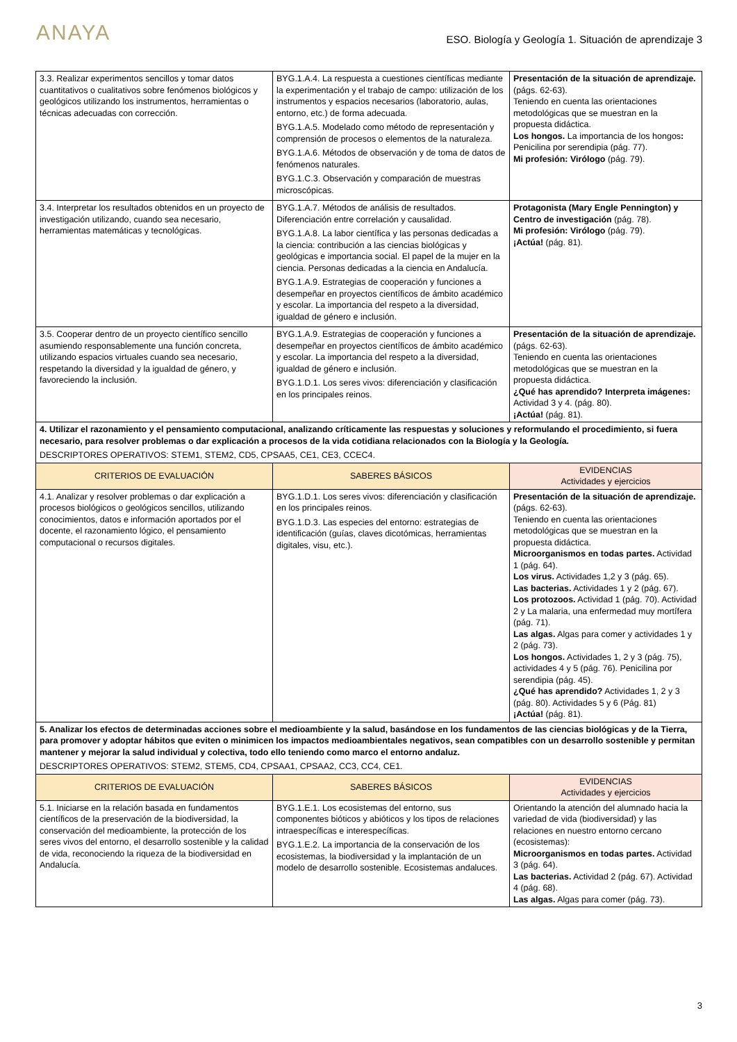ANAYA
ESO. Biología y Geología 1. Situación de aprendizaje 3
| 3.3. Realizar experimentos sencillos y tomar datos cuantitativos o cualitativos sobre fenómenos biológicos y geológicos utilizando los instrumentos, herramientas o técnicas adecuadas con corrección. | BYG.1.A.4. La respuesta a cuestiones científicas mediante la experimentación y el trabajo de campo: utilización de los instrumentos y espacios necesarios (laboratorio, aulas, entorno, etc.) de forma adecuada. BYG.1.A.5. Modelado como método de representación y comprensión de procesos o elementos de la naturaleza. BYG.1.A.6. Métodos de observación y de toma de datos de fenómenos naturales. BYG.1.C.3. Observación y comparación de muestras microscópicas. | Presentación de la situación de aprendizaje. (págs. 62-63). Teniendo en cuenta las orientaciones metodológicas que se muestran en la propuesta didáctica. Los hongos. La importancia de los hongos : Penicilina por serendipia (pág. 77). Mi profesión: Virólogo (pág. 79). |
| 3.4. Interpretar los resultados obtenidos en un proyecto de investigación utilizando, cuando sea necesario, herramientas matemáticas y tecnológicas. | BYG.1.A.7. Métodos de análisis de resultados. Diferenciación entre correlación y causalidad. BYG.1.A.8. La labor científica y las personas dedicadas a la ciencia: contribución a las ciencias biológicas y geológicas e importancia social. El papel de la mujer en la ciencia. Personas dedicadas a la ciencia en Andalucía. BYG.1.A.9. Estrategias de cooperación y funciones a desempeñar en proyectos científicos de ámbito académico y escolar. La importancia del respeto a la diversidad, igualdad de género e inclusión. | Protagonista (Mary Engle Pennington) y Centro de investigación (pág. 78). Mi profesión: Virólogo (pág. 79). ¡Actúa! (pág. 81). |
| 3.5. Cooperar dentro de un proyecto científico sencillo asumiendo responsablemente una función concreta, utilizando espacios virtuales cuando sea necesario, respetando la diversidad y la igualdad de género, y favoreciendo la inclusión. | BYG.1.A.9. Estrategias de cooperación y funciones a desempeñar en proyectos científicos de ámbito académico y escolar. La importancia del respeto a la diversidad, igualdad de género e inclusión. BYG.1.D.1. Los seres vivos: diferenciación y clasificación en los principales reinos. | Presentación de la situación de aprendizaje. (págs. 62-63). Teniendo en cuenta las orientaciones metodológicas que se muestran en la propuesta didáctica. ¿Qué has aprendido? Interpreta imágenes: Actividad 3 y 4. (pág. 80). ¡Actúa! (pág. 81). |
| 4. Utilizar el razonamiento y el pensamiento computacional, analizando críticamente las respuestas y soluciones y reformulando el procedimiento, si fuera necesario, para resolver problemas o dar explicación a procesos de la vida cotidiana relacionados con la Biología y la Geología. DESCRIPTORES OPERATIVOS: STEM1, STEM2, CD5, CPSAA5, CE1, CE3, CCEC4. | | |
| CRITERIOS DE EVALUACIÓN | SABERES BÁSICOS | EVIDENCIAS Actividades y ejercicios |
| 4.1. Analizar y resolver problemas o dar explicación a procesos biológicos o geológicos sencillos, utilizando conocimientos, datos e información aportados por el docente, el razonamiento lógico, el pensamiento computacional o recursos digitales. | BYG.1.D.1. Los seres vivos: diferenciación y clasificación en los principales reinos. BYG.1.D.3. Las especies del entorno: estrategias de identificación (guías, claves dicotómicas, herramientas digitales, visu, etc.). | Presentación de la situación de aprendizaje. (págs. 62-63). Teniendo en cuenta las orientaciones metodológicas que se muestran en la propuesta didáctica. Microorganismos en todas partes. Actividad 1 (pág. 64). Los virus. Actividades 1,2 y 3 (pág. 65). Las bacterias. Actividades 1 y 2 (pág. 67). Los protozoos. Actividad 1 (pág. 70). Actividad 2 y La malaria, una enfermedad muy mortífera (pág. 71). Las algas. Algas para comer y actividades 1 y 2 (pág. 73). Los hongos. Actividades 1, 2 y 3 (pág. 75), actividades 4 y 5 (pág. 76). Penicilina por serendipia (pág. 45). ¿Qué has aprendido? Actividades 1, 2 y 3 (pág. 80). Actividades 5 y 6 (Pág. 81) ¡Actúa! (pág. 81). |
| 5. Analizar los efectos de determinadas acciones sobre el medioambiente y la salud, basándose en los fundamentos de las ciencias biológicas y de la Tierra, para promover y adoptar hábitos que eviten o minimicen los impactos medioambientales negativos, sean compatibles con un desarrollo sostenible y permitan mantener y mejorar la salud individual y colectiva, todo ello teniendo como marco el entorno andaluz. DESCRIPTORES OPERATIVOS: STEM2, STEM5, CD4, CPSAA1, CPSAA2, CC3, CC4, CE1. | | |
| CRITERIOS DE EVALUACIÓN | SABERES BÁSICOS | EVIDENCIAS Actividades y ejercicios |
| 5.1. Iniciarse en la relación basada en fundamentos científicos de la preservación de la biodiversidad, la conservación del medioambiente, la protección de los seres vivos del entorno, el desarrollo sostenible y la calidad de vida, reconociendo la riqueza de la biodiversidad en Andalucía. | BYG.1.E.1. Los ecosistemas del entorno, sus componentes bióticos y abióticos y los tipos de relaciones intraespecíficas e interespecíficas. BYG.1.E.2. La importancia de la conservación de los ecosistemas, la biodiversidad y la implantación de un modelo de desarrollo sostenible. Ecosistemas andaluces. | Orientando la atención del alumnado hacia la variedad de vida (biodiversidad) y las relaciones en nuestro entorno cercano (ecosistemas): Microorganismos en todas partes. Actividad 3 (pág. 64). Las bacterias. Actividad 2 (pág. 67). Actividad 4 (pág. 68). Las algas. Algas para comer (pág. 73). |
3